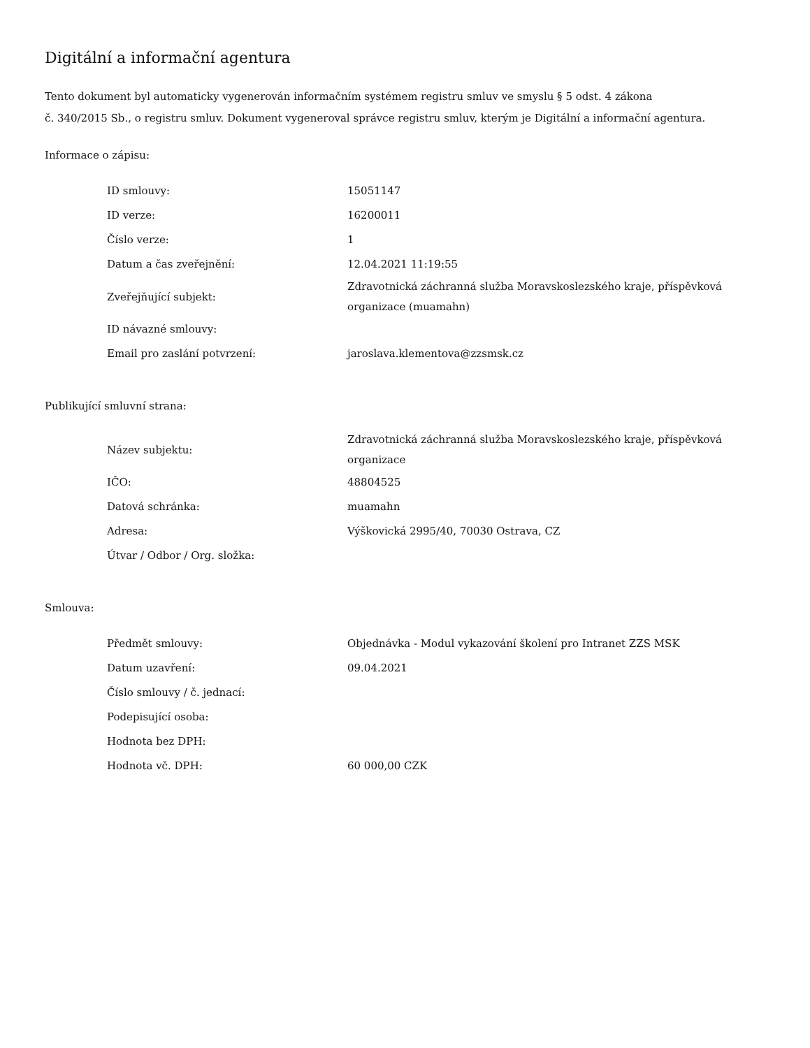Digitální a informační agentura
Tento dokument byl automaticky vygenerován informačním systémem registru smluv ve smyslu § 5 odst. 4 zákona
č. 340/2015 Sb., o registru smluv. Dokument vygeneroval správce registru smluv, kterým je Digitální a informační agentura.
Informace o zápisu:
| ID smlouvy: | 15051147 |
| ID verze: | 16200011 |
| Číslo verze: | 1 |
| Datum a čas zveřejnění: | 12.04.2021 11:19:55 |
| Zveřejňující subjekt: | Zdravotnická záchranná služba Moravskoslezského kraje, příspěvková organizace (muamahn) |
| ID návazné smlouvy: | |
| Email pro zaslání potvrzení: | jaroslava.klementova@zzsmsk.cz |
Publikující smluvní strana:
| Název subjektu: | Zdravotnická záchranná služba Moravskoslezského kraje, příspěvková organizace |
| IČO: | 48804525 |
| Datová schránka: | muamahn |
| Adresa: | Výškovická 2995/40, 70030 Ostrava, CZ |
| Útvar / Odbor / Org. složka: | |
Smlouva:
| Předmět smlouvy: | Objednávka - Modul vykazování školení pro Intranet ZZS MSK |
| Datum uzavření: | 09.04.2021 |
| Číslo smlouvy / č. jednací: | |
| Podepisující osoba: | |
| Hodnota bez DPH: | |
| Hodnota vč. DPH: | 60 000,00 CZK |